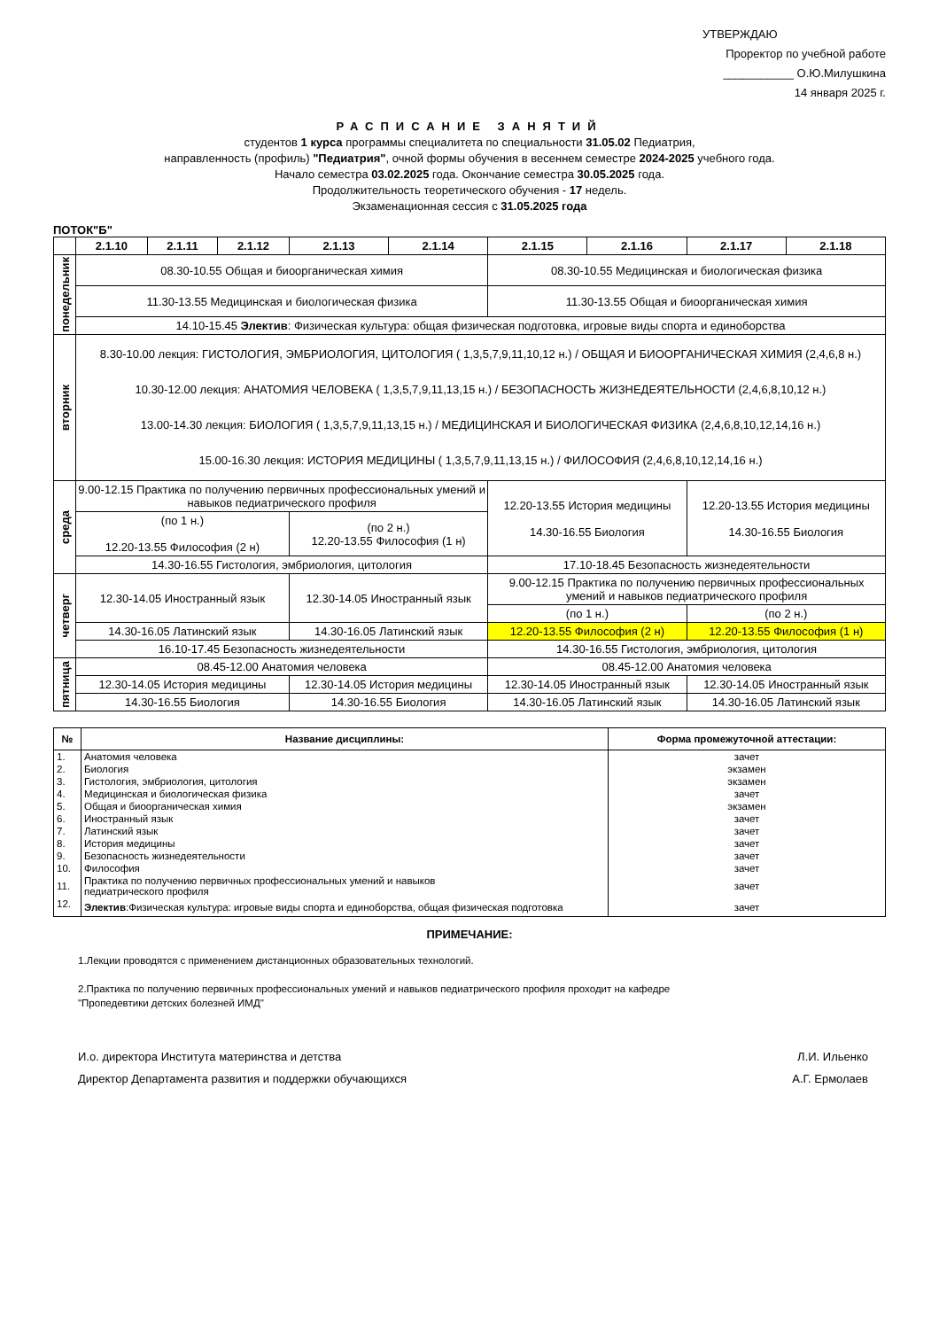УТВЕРЖДАЮ
Проректор по учебной работе
___________ О.Ю.Милушкина
14 января 2025 г.
РАСПИСАНИЕ ЗАНЯТИЙ
студентов 1 курса программы специалитета по специальности 31.05.02 Педиатрия,
направленность (профиль) "Педиатрия", очной формы обучения в весеннем семестре 2024-2025 учебного года.
Начало семестра 03.02.2025 года. Окончание семестра 30.05.2025 года.
Продолжительность теоретического обучения - 17 недель.
Экзаменационная сессия с 31.05.2025 года
ПОТОК"Б"
| | 2.1.10 | 2.1.11 | 2.1.12 | 2.1.13 | 2.1.14 | 2.1.15 | 2.1.16 | 2.1.17 | 2.1.18 |
| --- | --- | --- | --- | --- | --- | --- | --- | --- | --- |
| понедельник | 08.30-10.55 Общая и биоорганическая химия | | | | | 08.30-10.55 Медицинская и биологическая физика | | | |
| | 11.30-13.55 Медицинская и биологическая физика | | | | | 11.30-13.55 Общая и биоорганическая химия | | | |
| | 14.10-15.45 Электив : Физическая культура: общая физическая подготовка, игровые виды спорта и единоборства | | | | | | | | |
| вторник | 8.30-10.00 лекция: ГИСТОЛОГИЯ, ЭМБРИОЛОГИЯ, ЦИТОЛОГИЯ ( 1,3,5,7,9,11,10,12 н.) / ОБЩАЯ И БИООРГАНИЧЕСКАЯ ХИМИЯ (2,4,6,8 н.) 10.30-12.00 лекция: АНАТОМИЯ ЧЕЛОВЕКА ( 1,3,5,7,9,11,13,15 н.) / БЕЗОПАСНОСТЬ ЖИЗНЕДЕЯТЕЛЬНОСТИ (2,4,6,8,10,12 н.) 13.00-14.30 лекция: БИОЛОГИЯ ( 1,3,5,7,9,11,13,15 н.) / МЕДИЦИНСКАЯ И БИОЛОГИЧЕСКАЯ ФИЗИКА (2,4,6,8,10,12,14,16 н.) 15.00-16.30 лекция: ИСТОРИЯ МЕДИЦИНЫ ( 1,3,5,7,9,11,13,15 н.) / ФИЛОСОФИЯ (2,4,6,8,10,12,14,16 н.) | | | | | | | | |
| среда | 9.00-12.15 Практика по получению первичных профессиональных умений и навыков педиатрического профиля | | | | | 12.20-13.55 История медицины 14.30-16.55 Биология | | 12.20-13.55 История медицины 14.30-16.55 Биология | |
| | (по 1 н.) 12.20-13.55 Философия (2 н) | | | (по 2 н.) 12.20-13.55 Философия (1 н) | | | | | |
| | 14.30-16.55 Гистология, эмбриология, цитология | | | | | 17.10-18.45 Безопасность жизнедеятельности | | | |
| четверг | 12.30-14.05 Иностранный язык | | | 12.30-14.05 Иностранный язык | | 9.00-12.15 Практика по получению первичных профессиональных умений и навыков педиатрического профиля | | | |
| | | | | | | (по 1 н.) | | (по 2 н.) | |
| | 14.30-16.05 Латинский язык | | | 14.30-16.05 Латинский язык | | 12.20-13.55 Философия (2 н) | | 12.20-13.55 Философия (1 н) | |
| | 16.10-17.45 Безопасность жизнедеятельности | | | | | 14.30-16.55 Гистология, эмбриология, цитология | | | |
| пятница | 08.45-12.00 Анатомия человека | | | | | 08.45-12.00 Анатомия человека | | | |
| | 12.30-14.05 История медицины | | | 12.30-14.05 История медицины | | 12.30-14.05 Иностранный язык | | 12.30-14.05 Иностранный язык | |
| | 14.30-16.55 Биология | | | 14.30-16.55 Биология | | 14.30-16.05 Латинский язык | | 14.30-16.05 Латинский язык | |
| № | Название дисциплины: | Форма промежуточной аттестации: |
| --- | --- | --- |
| 1. | Анатомия человека | зачет |
| 2. | Биология | экзамен |
| 3. | Гистология, эмбриология, цитология | экзамен |
| 4. | Медицинская и биологическая физика | зачет |
| 5. | Общая и биоорганическая химия | экзамен |
| 6. | Иностранный язык | зачет |
| 7. | Латинский язык | зачет |
| 8. | История медицины | зачет |
| 9. | Безопасность жизнедеятельности | зачет |
| 10. | Философия | зачет |
| 11. | Практика по получению первичных профессиональных умений и навыков педиатрического профиля | зачет |
| 12. | Электив :Физическая культура: игровые виды спорта и единоборства, общая физическая подготовка | зачет |
ПРИМЕЧАНИЕ:
1.Лекции проводятся с применением дистанционных образовательных технологий.
2.Практика по получению первичных профессиональных умений и навыков педиатрического профиля проходит на кафедре
"Пропедевтики детских болезней ИМД"
И.о. директора Института материнства и детства Л.И. Ильенко
Директор Департамента развития и поддержки обучающихся А.Г. Ермолаев